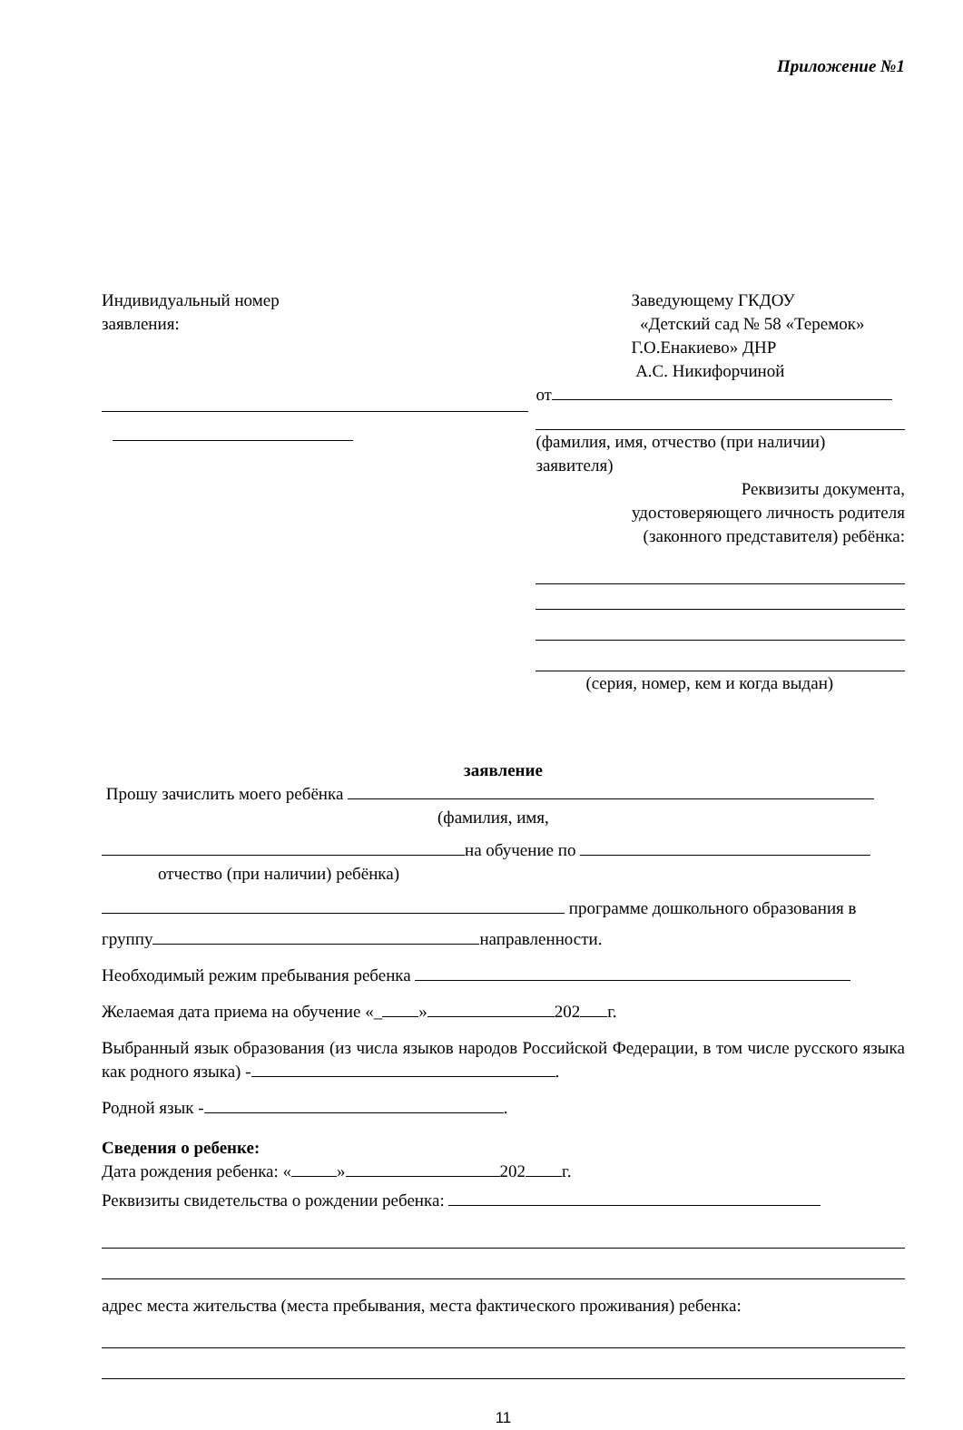Приложение №1
Индивидуальный номер
заявления:
Заведующему ГКДОУ
«Детский сад № 58 «Теремок»
Г.О.Енакиево» ДНР
А.С. Никифорчиной
от
(фамилия, имя, отчество (при наличии) заявителя)
Реквизиты документа,
удостоверяющего личность родителя
(законного представителя) ребёнка:
(серия, номер, кем и когда выдан)
заявление
Прошу зачислить моего ребёнка
(фамилия, имя,
на обучение по
отчество (при наличии) ребёнка)
программе дошкольного образования в
группу направленности.
Необходимый режим пребывания ребенка
Желаемая дата приема на обучение «_ » 202 г.
Выбранный язык образования (из числа языков народов Российской Федерации, в том числе русского языка как родного языка) - .
Родной язык - .
Сведения о ребенке:
Дата рождения ребенка: « » 202 г.
Реквизиты свидетельства о рождении ребенка:
адрес места жительства (места пребывания, места фактического проживания) ребенка:
11